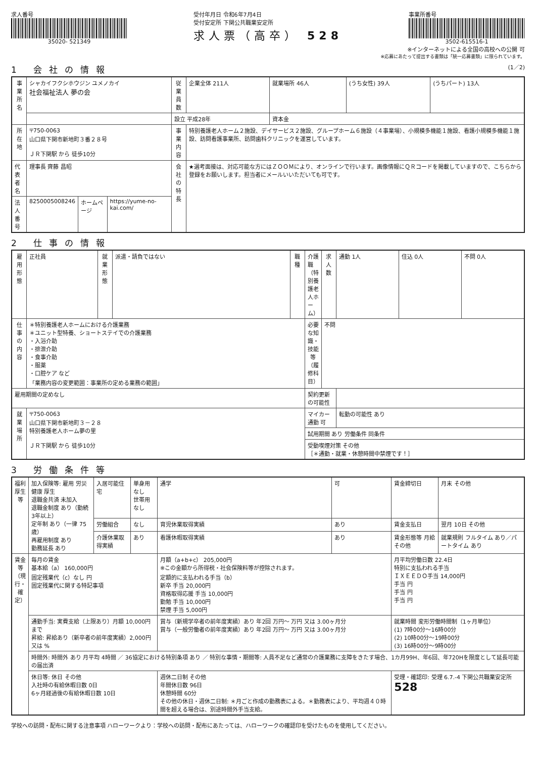求人番号
35020- 521349
受付年月日 令和6年7月4日
受付安定所 下関公共職業安定所
求人票（高卒） 528
事業所番号
3502-615516-1
※インターネットによる全国の高校への公開 可
※応募にあたって提出する書類は「統一応募書類」に限られています。
1 会社の情報 (1／2)
| 事業所名 | シャカイフクシホウジン ユメノカイ 社会福祉法人 夢の会 | | | 従業員数 | 企業全体 211人 | 就業場所 46人 | (うち女性) 39人 | (うちパート) 13人 |
| | | | | 設立 平成28年 | | 資本金 | | |
| 所在地 | 〒750-0063 山口県下関市新地町３番２８号 ＪＲ下関駅 から 徒歩10分 | | | 事業内容 | 特別養護老人ホーム２施設、デイサービス２施設、グループホーム６施設（４事業場）、小規模多機能１施設、看護小規模多機能１施設、訪問看護事業所、訪問歯科クリニックを運営しています。 | | | |
| 代表者名 | 理事長 齊藤 昌昭 | | | 会社の特長 | ★選考面接は、対応可能な方にはＺＯＯＭにより、オンラインで行います。画像情報にＱＲコードを掲載していますので、こちらから登録をお願いします。担当者にメールいいただいても可です。 | | | |
| 法人番号 | 8250005008246 | ホームページ | https://yume-no-kai.com/ | | | | | |
2 仕事の情報
| 雇用形態 | 正社員 | 就業形態 | 派遣・請負ではない | 職種 | 介護職（特別養護老人ホーム） | 求人数 | 通勤 1人 | 住込 0人 | 不問 0人 |
| 仕事の内容 | ＊特別養護老人ホームにおける介護業務 ＊ユニット型特養、ショートステイでの介護業務 ・入浴介助 ・排泄介助 ・食事介助 ・服薬 ・口腔ケア など 「業務内容の変更範囲：事業所の定める業務の範囲」 | | | | 必要な知識・技能等（履修科目） | 不問 | | | |
| 雇用期間の定めなし | | | | | 契約更新の可能性 | | | | |
| 就業場所 | 〒750-0063 山口県下関市新地町３－２８ 特別養護老人ホーム夢の里 ＪＲ下関駅 から 徒歩10分 | | | | マイカー通勤 可 | | 転勤の可能性 あり | | |
| | | | | | 試用期間 あり 労働条件 同条件 | | | | |
| | | | | | 受動喫煙対策 その他 ［＊通勤・就業・休憩時間中禁煙です！］ | | | | |
3 労働条件等
| 福利厚生等 | 加入保険等: 雇用 労災 健康 厚生 退職金共済 未加入 退職金制度 あり（勤続 3年以上） 定年制 あり（一律 75歳） 再雇用制度 あり 勤務延長 あり | 入居可能住宅 | 単身用 なし 世帯用 なし | 通学 | 可 | 賃金締切日 | 月末 その他 |
| | | 労働組合 | なし | 育児休業取得実績 | あり | 賃金支払日 | 翌月 10日 その他 |
| | | 介護休業取得実績 | あり | 看護休暇取得実績 | あり | 賃金形態等 月給 その他 | 就業規則 フルタイム あり／パートタイム あり |
| 賃金等（現行・確定） | 毎月の賃金 基本給（a） 160,000円 固定残業代（c）なし 円 固定残業代に関する特記事項 | | | 月額（a+b+c） 205,000円 ※この金額から所得税・社会保険料等が控除されます。 定額的に支払われる手当（b） 新卒 手当 20,000円 資格取得応援 手当 10,000円 勤勉 手当 10,000円 禁煙 手当 5,000円 | | 月平均労働日数 22.4日 特別に支払われる手当 ＩＸＥＥＤＯ手当 14,000円 手当 円 手当 円 手当 円 | |
| | 通勤手当: 実費支給（上限あり）月額 10,000円まで 昇給: 昇給あり（新卒者の前年度実績）2,000円 又は % | | | 賞与（新規学卒者の前年度実績）あり 年2回 万円～ 万円 又は 3.00ヶ月分 賞与（一般労働者の前年度実績）あり 年2回 万円～ 万円 又は 3.00ヶ月分 | | 就業時間 変形労働時間制（1ヶ月単位） (1) 7時00分～16時00分 (2) 10時00分～19時00分 (3) 16時00分～9時00分 | |
| | 時間外: 時間外 あり 月平均 4時間 ／ 36協定における特別条項 あり ／ 特別な事情・期間等: 人員不足など通常の介護業務に支障をきたす場合、1カ月99H、年6回、年720Hを限度として延長可能の届出済 | | | | | | |
| | 休日等: 休日 その他 入社時の有給休暇日数 0日 6ヶ月経過後の有給休暇日数 10日 | | | 週休二日制 その他 年間休日数 96日 休憩時間 60分 その他の休日・週休二日制: ＊月ごと作成の勤務表による。＊勤務表により、平均週４０時間を超える場合は、別途時間外手当支給。 | | 受理・確認印: 受理 6.7.-4 下関公共職業安定所 528 | |
学校への訪問・配布に関する注意事項 ハローワークより：学校への訪問・配布にあたっては、ハローワークの確認印を受けたものを使用してください。